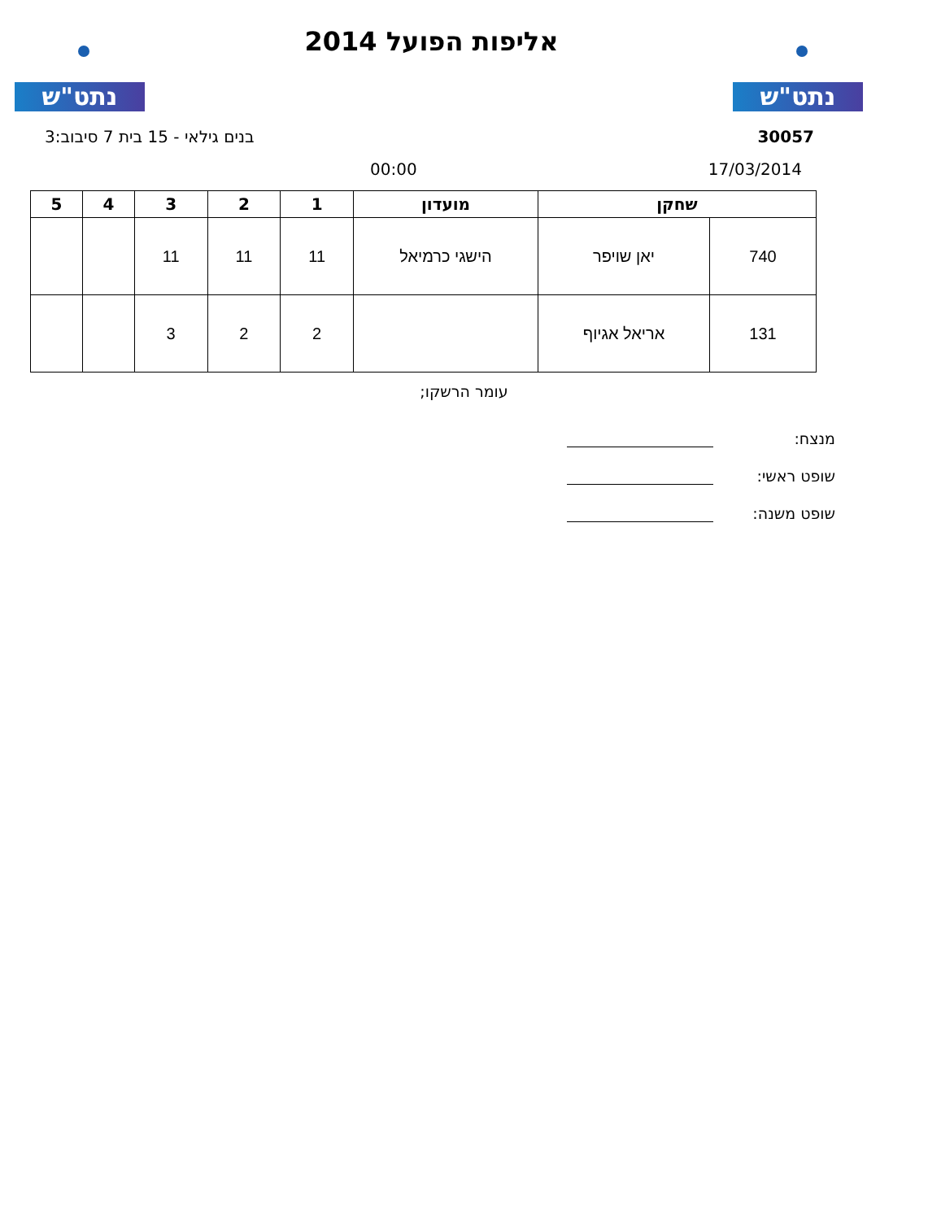נתט"ש נתט"ש
אליפות הפועל 2014
30057 בנים גילאי - 15 בית 7 סיבוב:3
17/03/2014 00:00
| שחקן | | מועדון | 1 | 2 | 3 | 4 | 5 |
| --- | --- | --- | --- | --- | --- | --- | --- |
| 740 | יאן שויפר | הישגי כרמיאל | 11 | 11 | 11 | | |
| 131 | אריאל אגיוף | | 2 | 2 | 3 | | |
עומר הרשקו;
מנצח:
שופט ראשי:
שופט משנה: